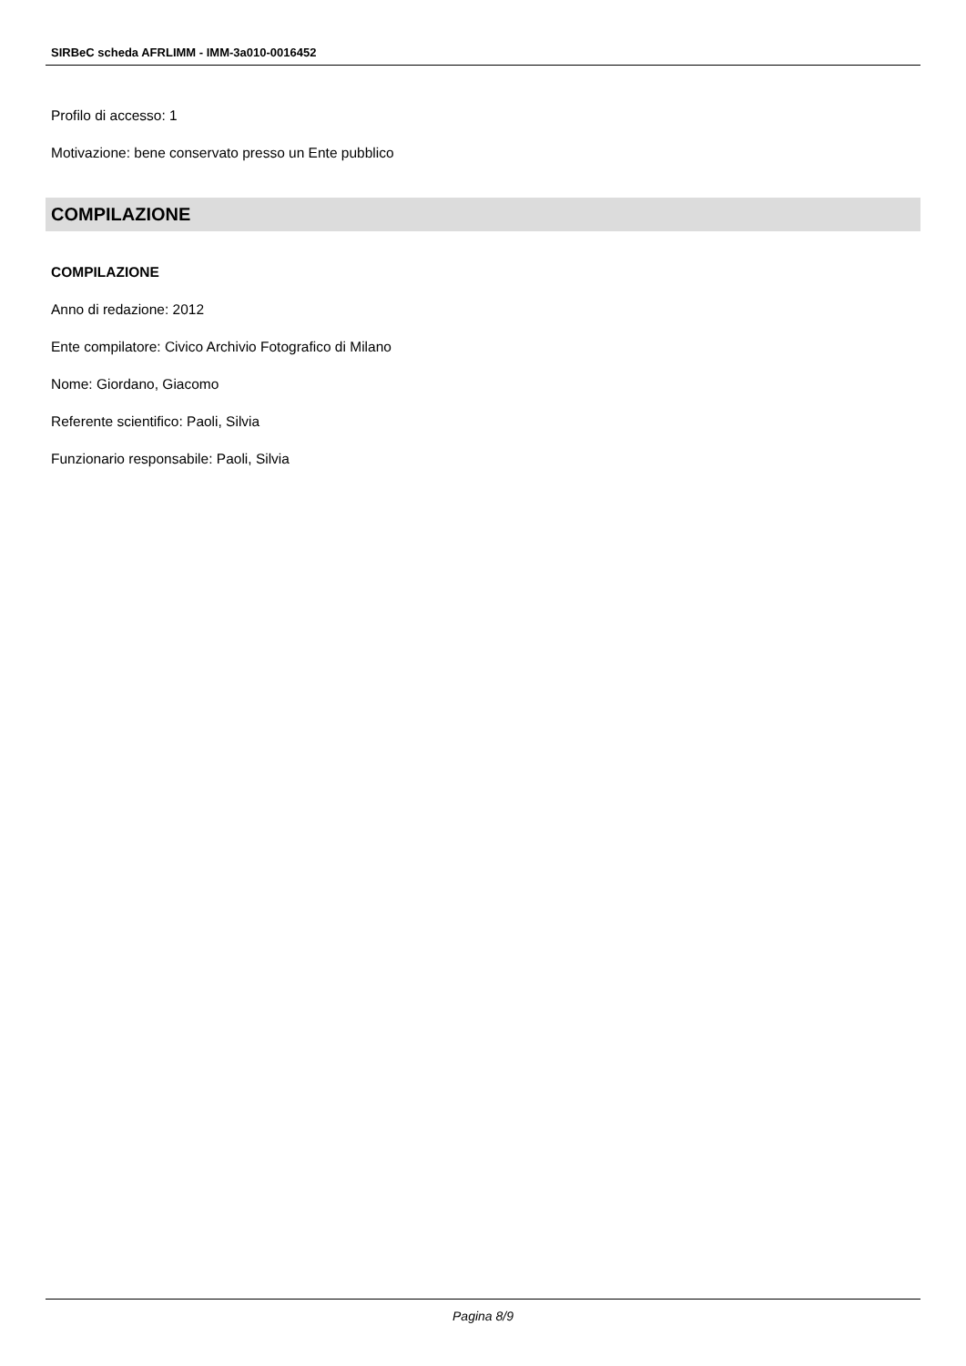SIRBeC scheda AFRLIMM - IMM-3a010-0016452
Profilo di accesso: 1
Motivazione: bene conservato presso un Ente pubblico
COMPILAZIONE
COMPILAZIONE
Anno di redazione: 2012
Ente compilatore: Civico Archivio Fotografico di Milano
Nome: Giordano, Giacomo
Referente scientifico: Paoli, Silvia
Funzionario responsabile: Paoli, Silvia
Pagina 8/9